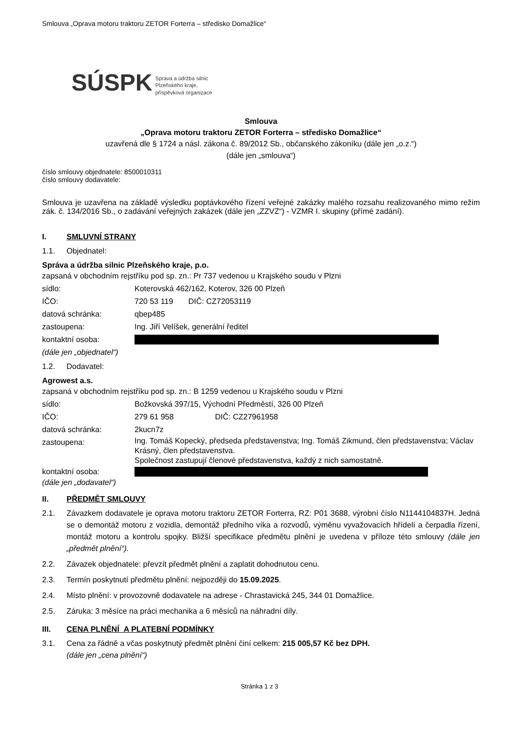Smlouva „Oprava motoru traktoru ZETOR Forterra – středisko Domažlice“
SÚSPK
Správa a údržba silnic
Plzeňského kraje,
příspěvková organizace
Smlouva
„Oprava motoru traktoru ZETOR Forterra – středisko Domažlice“
uzavřená dle § 1724 a násl. zákona č. 89/2012 Sb., občanského zákoníku (dále jen „o.z.“)
(dále jen „smlouva“)
číslo smlouvy objednatele: 8500010311
číslo smlouvy dodavatele:
Smlouva je uzavřena na základě výsledku poptávkového řízení veřejné zakázky malého rozsahu realizovaného mimo režim zák. č. 134/2016 Sb., o zadávání veřejných zakázek (dále jen „ZZVZ“) - VZMR I. skupiny (přímé zadání).
I. SMLUVNÍ STRANY
1.1. Objednatel:
Správa a údržba silnic Plzeňského kraje, p.o.
zapsaná v obchodním rejstříku pod sp. zn.: Pr 737 vedenou u Krajského soudu v Plzni
sídlo: Koterovská 462/162, Koterov, 326 00 Plzeň
IČO: 720 53 119 DIČ: CZ72053119
datová schránka: qbep485
zastoupena: Ing. Jiří Velíšek, generální ředitel
kontaktní osoba:
(dále jen „objednatel“)
1.2. Dodavatel:
Agrowest a.s.
zapsaná v obchodním rejstříku pod sp. zn.: B 1259 vedenou u Krajského soudu v Plzni
sídlo: Božkovská 397/15, Východní Předměstí, 326 00 Plzeň
IČO: 279 61 958 DIČ: CZ27961958
datová schránka: 2kucn7z
zastoupena: Ing. Tomáš Kopecký, předseda představenstva; Ing. Tomáš Zikmund, člen představenstva; Václav Krásný, člen představenstva.
Společnost zastupují členové představenstva, každý z nich samostatně.
kontaktní osoba:
(dále jen „dodavatel“)
II. PŘEDMĚT SMLOUVY
2.1. Závazkem dodavatele je oprava motoru traktoru ZETOR Forterra, RZ: P01 3688, výrobní číslo N1144104837H. Jedná se o demontáž motoru z vozidla, demontáž předního víka a rozvodů, výměnu vyvažovacích hřídelí a čerpadla řízení, montáž motoru a kontrolu spojky. Bližší specifikace předmětu plnění je uvedena v příloze této smlouvy (dále jen „předmět plnění“).
2.2. Závazek objednatele: převzít předmět plnění a zaplatit dohodnutou cenu.
2.3. Termín poskytnutí předmětu plnění: nejpozději do 15.09.2025.
2.4. Místo plnění: v provozovně dodavatele na adrese - Chrastavická 245, 344 01 Domažlice.
2.5. Záruka: 3 měsíce na práci mechanika a 6 měsíců na náhradní díly.
III. CENA PLNĚNÍ A PLATEBNÍ PODMÍNKY
3.1. Cena za řádně a včas poskytnutý předmět plnění činí celkem: 215 005,57 Kč bez DPH.
(dále jen „cena plnění“)
Stránka 1 z 3